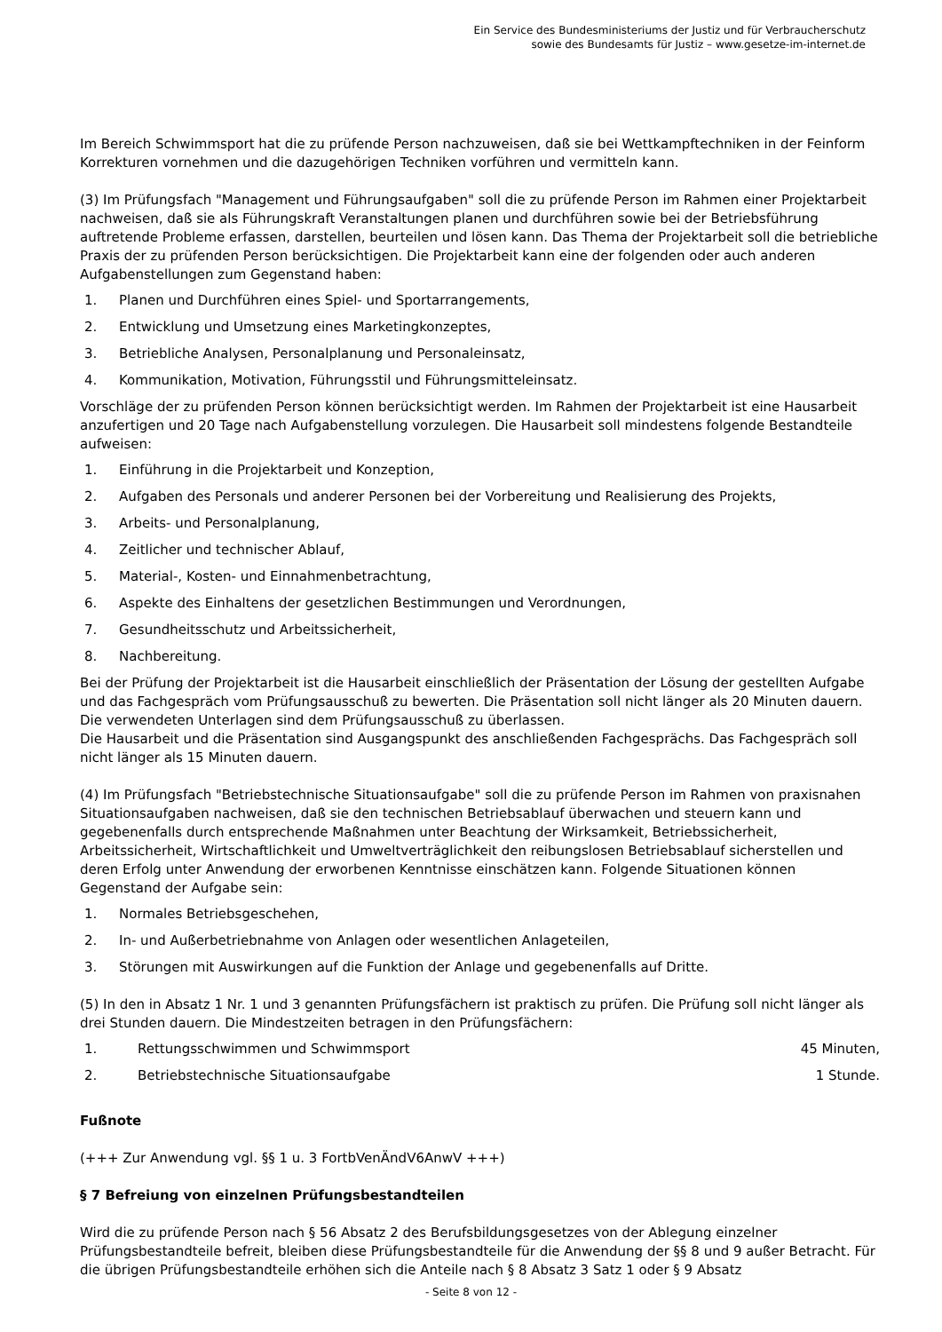Ein Service des Bundesministeriums der Justiz und für Verbraucherschutz
sowie des Bundesamts für Justiz – www.gesetze-im-internet.de
Im Bereich Schwimmsport hat die zu prüfende Person nachzuweisen, daß sie bei Wettkampftechniken in der Feinform Korrekturen vornehmen und die dazugehörigen Techniken vorführen und vermitteln kann.
(3) Im Prüfungsfach "Management und Führungsaufgaben" soll die zu prüfende Person im Rahmen einer Projektarbeit nachweisen, daß sie als Führungskraft Veranstaltungen planen und durchführen sowie bei der Betriebsführung auftretende Probleme erfassen, darstellen, beurteilen und lösen kann. Das Thema der Projektarbeit soll die betriebliche Praxis der zu prüfenden Person berücksichtigen. Die Projektarbeit kann eine der folgenden oder auch anderen Aufgabenstellungen zum Gegenstand haben:
1. Planen und Durchführen eines Spiel- und Sportarrangements,
2. Entwicklung und Umsetzung eines Marketingkonzeptes,
3. Betriebliche Analysen, Personalplanung und Personaleinsatz,
4. Kommunikation, Motivation, Führungsstil und Führungsmitteleinsatz.
Vorschläge der zu prüfenden Person können berücksichtigt werden. Im Rahmen der Projektarbeit ist eine Hausarbeit anzufertigen und 20 Tage nach Aufgabenstellung vorzulegen. Die Hausarbeit soll mindestens folgende Bestandteile aufweisen:
1. Einführung in die Projektarbeit und Konzeption,
2. Aufgaben des Personals und anderer Personen bei der Vorbereitung und Realisierung des Projekts,
3. Arbeits- und Personalplanung,
4. Zeitlicher und technischer Ablauf,
5. Material-, Kosten- und Einnahmenbetrachtung,
6. Aspekte des Einhaltens der gesetzlichen Bestimmungen und Verordnungen,
7. Gesundheitsschutz und Arbeitssicherheit,
8. Nachbereitung.
Bei der Prüfung der Projektarbeit ist die Hausarbeit einschließlich der Präsentation der Lösung der gestellten Aufgabe und das Fachgespräch vom Prüfungsausschuß zu bewerten. Die Präsentation soll nicht länger als 20 Minuten dauern. Die verwendeten Unterlagen sind dem Prüfungsausschuß zu überlassen.
Die Hausarbeit und die Präsentation sind Ausgangspunkt des anschließenden Fachgesprächs. Das Fachgespräch soll nicht länger als 15 Minuten dauern.
(4) Im Prüfungsfach "Betriebstechnische Situationsaufgabe" soll die zu prüfende Person im Rahmen von praxisnahen Situationsaufgaben nachweisen, daß sie den technischen Betriebsablauf überwachen und steuern kann und gegebenenfalls durch entsprechende Maßnahmen unter Beachtung der Wirksamkeit, Betriebssicherheit, Arbeitssicherheit, Wirtschaftlichkeit und Umweltverträglichkeit den reibungslosen Betriebsablauf sicherstellen und deren Erfolg unter Anwendung der erworbenen Kenntnisse einschätzen kann. Folgende Situationen können Gegenstand der Aufgabe sein:
1. Normales Betriebsgeschehen,
2. In- und Außerbetriebnahme von Anlagen oder wesentlichen Anlageteilen,
3. Störungen mit Auswirkungen auf die Funktion der Anlage und gegebenenfalls auf Dritte.
(5) In den in Absatz 1 Nr. 1 und 3 genannten Prüfungsfächern ist praktisch zu prüfen. Die Prüfung soll nicht länger als drei Stunden dauern. Die Mindestzeiten betragen in den Prüfungsfächern:
| 1. | Rettungsschwimmen und Schwimmsport | 45 Minuten, |
| 2. | Betriebstechnische Situationsaufgabe | 1 Stunde. |
Fußnote
(+++ Zur Anwendung vgl. §§ 1 u. 3 FortbVenÄndV6AnwV +++)
§ 7 Befreiung von einzelnen Prüfungsbestandteilen
Wird die zu prüfende Person nach § 56 Absatz 2 des Berufsbildungsgesetzes von der Ablegung einzelner Prüfungsbestandteile befreit, bleiben diese Prüfungsbestandteile für die Anwendung der §§ 8 und 9 außer Betracht. Für die übrigen Prüfungsbestandteile erhöhen sich die Anteile nach § 8 Absatz 3 Satz 1 oder § 9 Absatz
- Seite 8 von 12 -